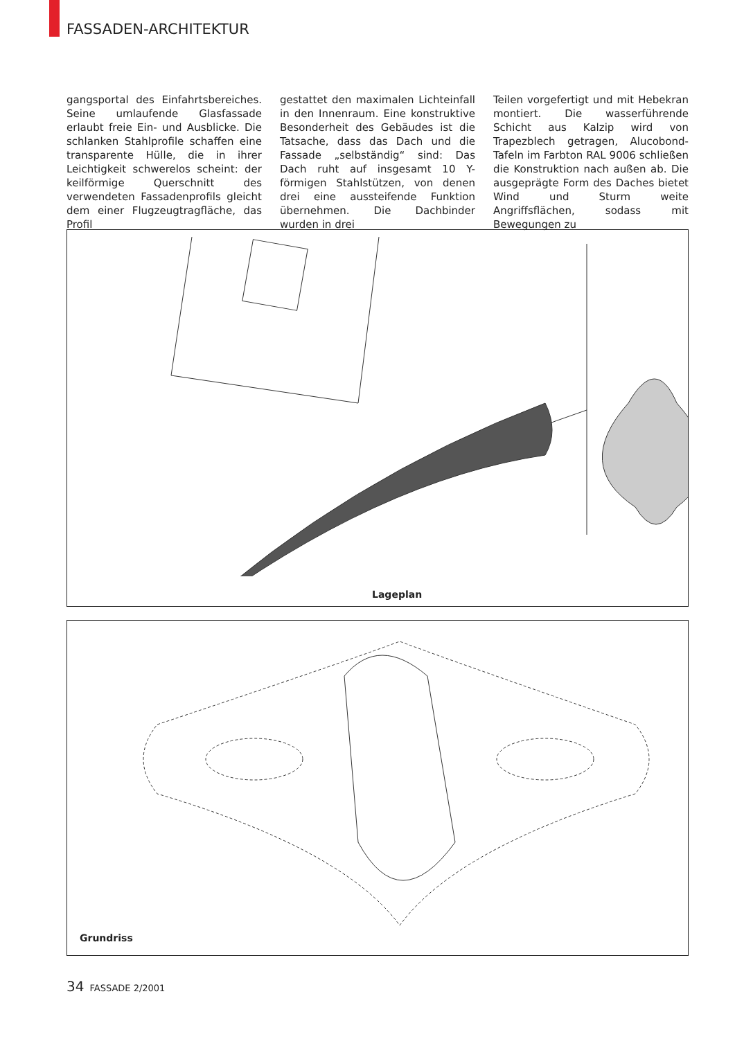FASSADEN-ARCHITEKTUR
gangsportal des Einfahrtsbereiches. Seine umlaufende Glasfassade erlaubt freie Ein- und Ausblicke. Die schlanken Stahlprofile schaffen eine transparente Hülle, die in ihrer Leichtigkeit schwerelos scheint: der keilförmige Querschnitt des verwendeten Fassadenprofils gleicht dem einer Flugzeugtragfläche, das Profil
gestattet den maximalen Lichteinfall in den Innenraum. Eine konstruktive Besonderheit des Gebäudes ist die Tatsache, dass das Dach und die Fassade „selbständig“ sind: Das Dach ruht auf insgesamt 10 Y-förmigen Stahlstützen, von denen drei eine aussteifende Funktion übernehmen. Die Dachbinder wurden in drei
Teilen vorgefertigt und mit Hebekran montiert. Die wasserführende Schicht aus Kalzip wird von Trapezblech getragen, Alucobond-Tafeln im Farbton RAL 9006 schließen die Konstruktion nach außen ab. Die ausgeprägte Form des Daches bietet Wind und Sturm weite Angriffsflächen, sodass mit Bewegungen zu
Lageplan
Grundriss
34 FASSADE 2/2001